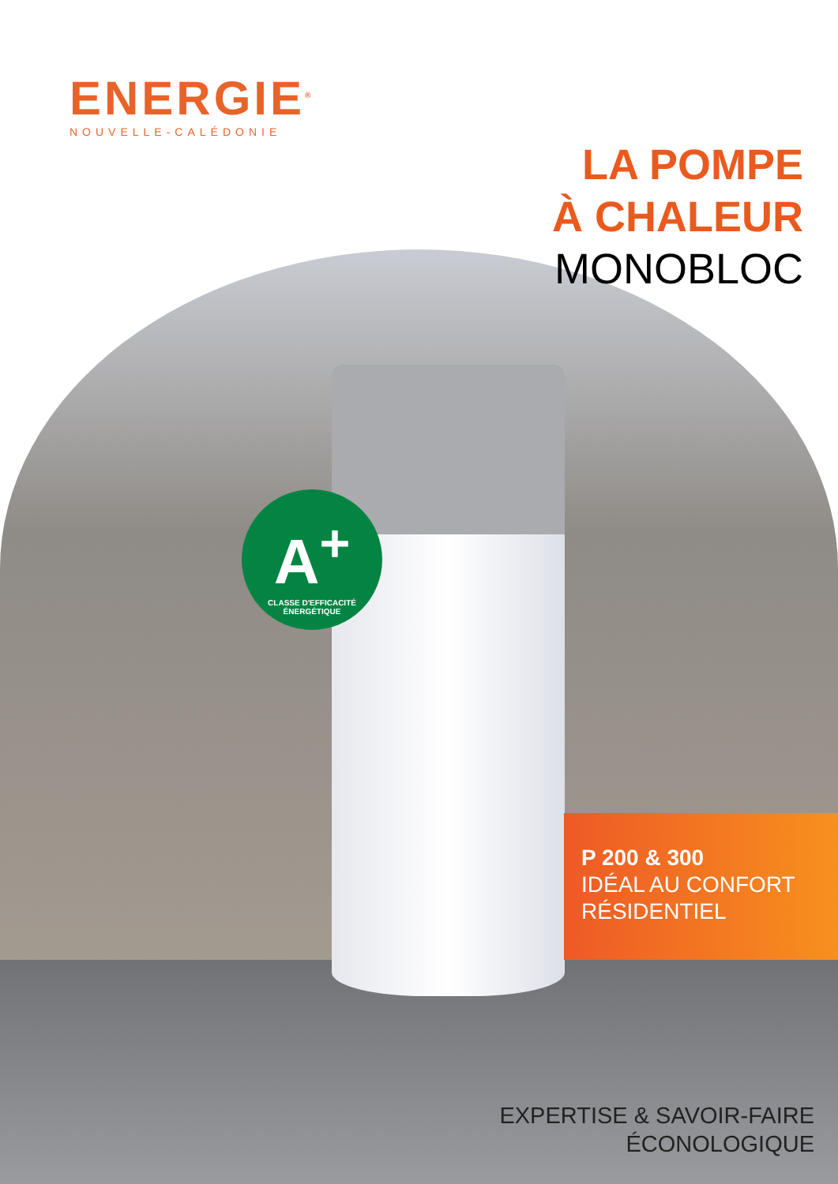ENERGIE<sup>®</sup>
NOUVELLE-CALÉDONIE
LA POMPE
À CHALEUR
MONOBLOC
A<sup>+</sup>
CLASSE D'EFFICACITÉ ÉNERGÉTIQUE
P 200 & 300
IDÉAL AU CONFORT
RÉSIDENTIEL
EXPERTISE & SAVOIR-FAIRE
ÉCONOLOGIQUE